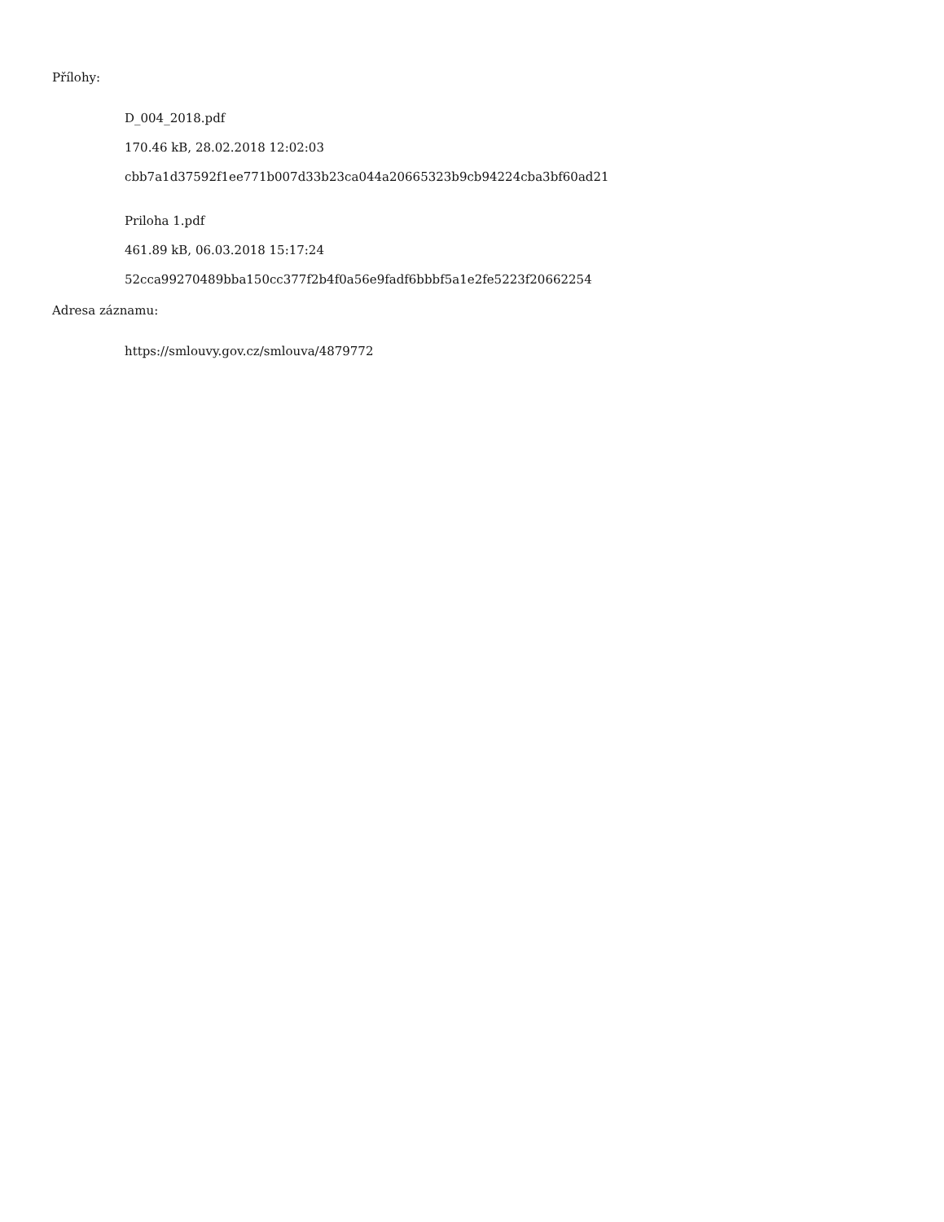Přílohy:
D_004_2018.pdf
170.46 kB, 28.02.2018 12:02:03
cbb7a1d37592f1ee771b007d33b23ca044a20665323b9cb94224cba3bf60ad21
Priloha 1.pdf
461.89 kB, 06.03.2018 15:17:24
52cca99270489bba150cc377f2b4f0a56e9fadf6bbbf5a1e2fe5223f20662254
Adresa záznamu:
https://smlouvy.gov.cz/smlouva/4879772